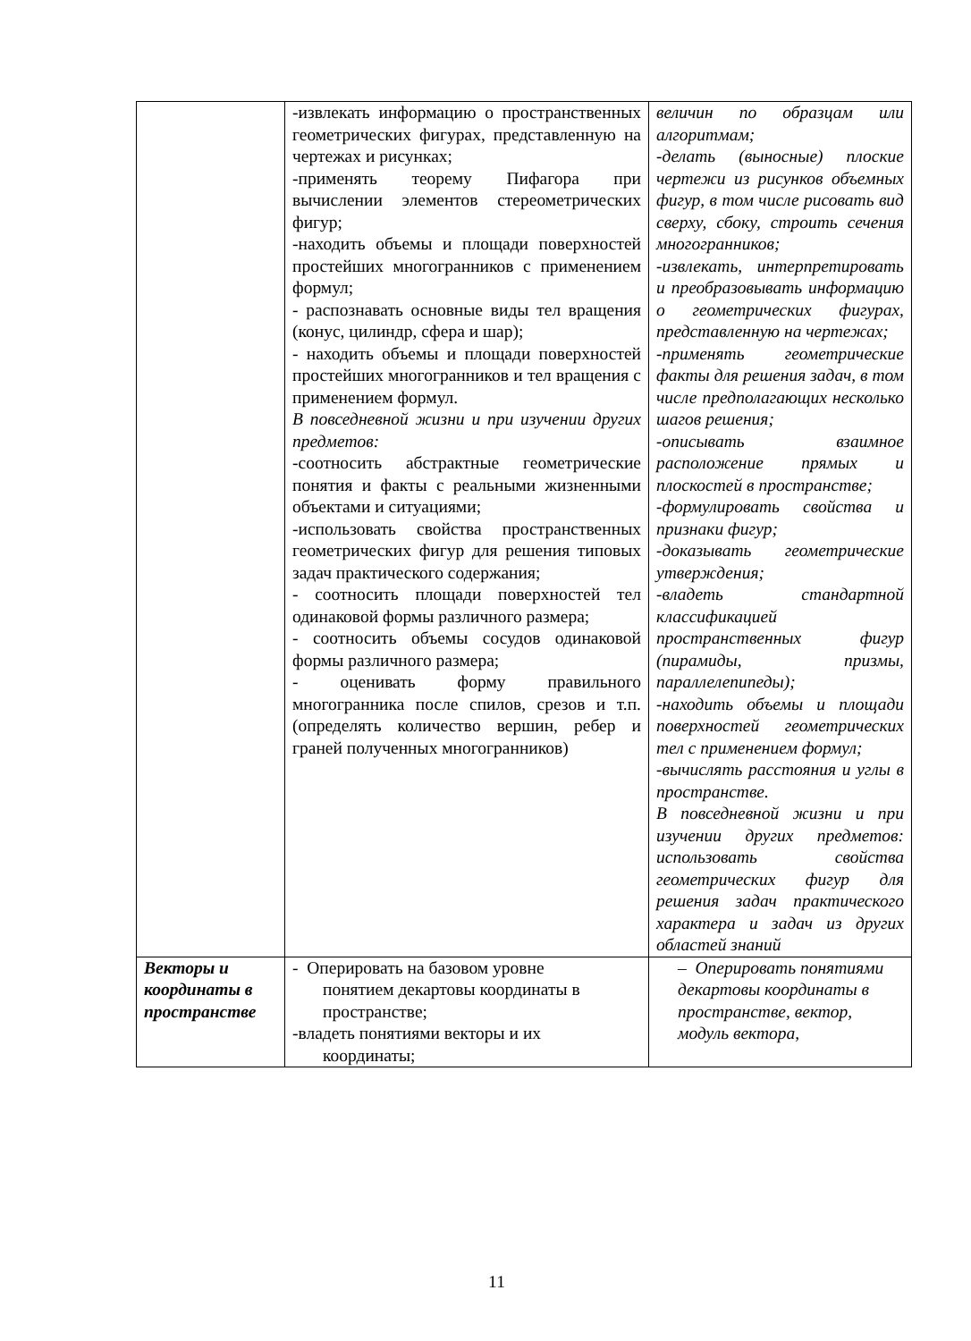| | -извлекать информацию о пространственных геометрических фигурах, представленную на чертежах и рисунках; -применять теорему Пифагора при вычислении элементов стереометрических фигур; -находить объемы и площади поверхностей простейших многогранников с применением формул; - распознавать основные виды тел вращения (конус, цилиндр, сфера и шар); - находить объемы и площади поверхностей простейших многогранников и тел вращения с применением формул. В повседневной жизни и при изучении других предметов: -соотносить абстрактные геометрические понятия и факты с реальными жизненными объектами и ситуациями; -использовать свойства пространственных геометрических фигур для решения типовых задач практического содержания; - соотносить площади поверхностей тел одинаковой формы различного размера; - соотносить объемы сосудов одинаковой формы различного размера; - оценивать форму правильного многогранника после спилов, срезов и т.п. (определять количество вершин, ребер и граней полученных многогранников) | величин по образцам или алгоритмам; -делать (выносные) плоские чертежи из рисунков объемных фигур, в том числе рисовать вид сверху, сбоку, строить сечения многогранников; -извлекать, интерпретировать и преобразовывать информацию о геометрических фигурах, представленную на чертежах; -применять геометрические факты для решения задач, в том числе предполагающих несколько шагов решения; -описывать взаимное расположение прямых и плоскостей в пространстве; -формулировать свойства и признаки фигур; -доказывать геометрические утверждения; -владеть стандартной классификацией пространственных фигур (пирамиды, призмы, параллелепипеды); -находить объемы и площади поверхностей геометрических тел с применением формул; -вычислять расстояния и углы в пространстве. В повседневной жизни и при изучении других предметов: использовать свойства геометрических фигур для решения задач практического характера и задач из других областей знаний |
| Векторы и координаты в пространстве | - Оперировать на базовом уровне понятием декартовы координаты в пространстве; -владеть понятиями векторы и их координаты; | – Оперировать понятиями декартовы координаты в пространстве, вектор, модуль вектора, |
11